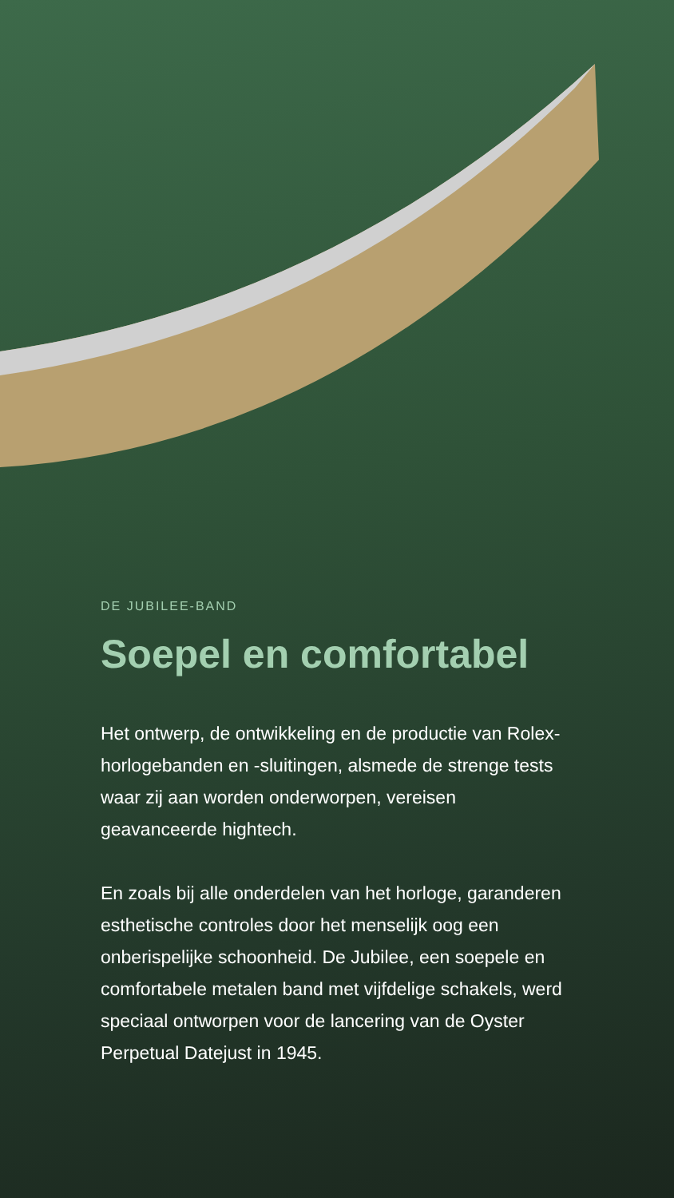DE JUBILEE-BAND
Soepel en comfortabel
Het ontwerp, de ontwikkeling en de productie van Rolex-horlogebanden en -sluitingen, alsmede de strenge tests waar zij aan worden onderworpen, vereisen geavanceerde hightech.
En zoals bij alle onderdelen van het horloge, garanderen esthetische controles door het menselijk oog een onberispelijke schoonheid. De Jubilee, een soepele en comfortabele metalen band met vijfdelige schakels, werd speciaal ontworpen voor de lancering van de Oyster Perpetual Datejust in 1945.